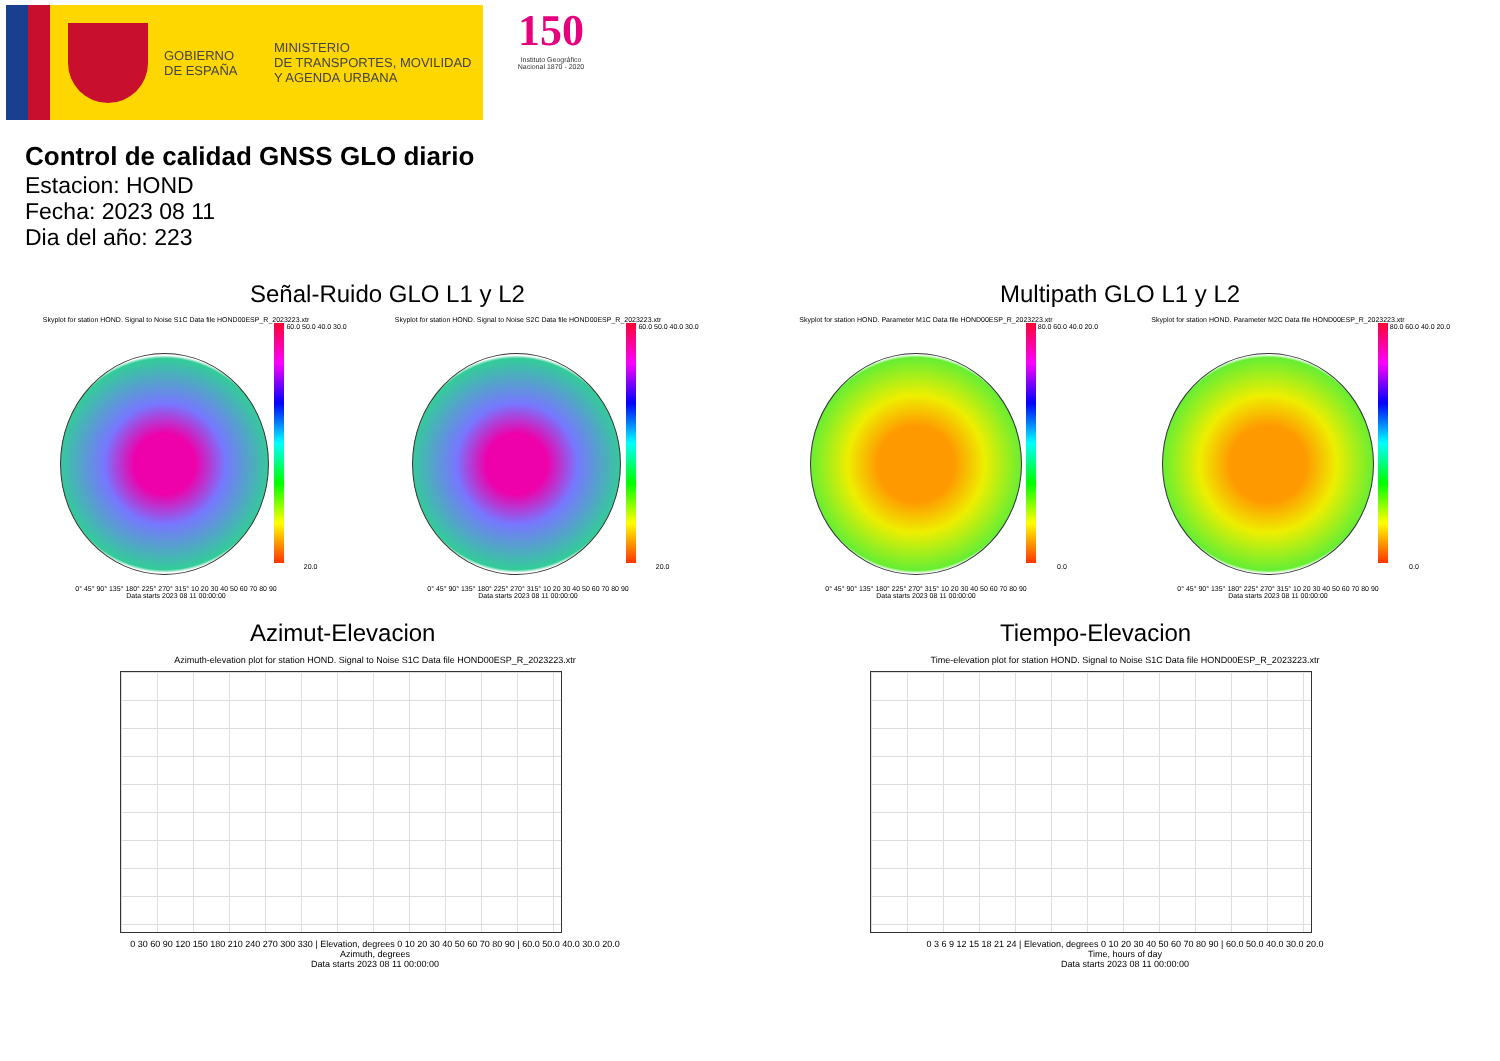GOBIERNO
DE ESPAÑA
MINISTERIO
DE TRANSPORTES, MOVILIDAD
Y AGENDA URBANA
150
Instituto Geográfico Nacional 1870 - 2020
Control de calidad GNSS GLO diario
Estacion: HOND
Fecha: 2023 08 11
Dia del año: 223
Señal-Ruido GLO L1 y L2
Skyplot for station HOND. Signal to Noise S1C Data file HOND00ESP_R_2023223.xtr
60.0 50.0 40.0 30.0 20.0
0° 45° 90° 135° 180° 225° 270° 315° 10 20 30 40 50 60 70 80 90
Data starts 2023 08 11 00:00:00
Skyplot for station HOND. Signal to Noise S2C Data file HOND00ESP_R_2023223.xtr
60.0 50.0 40.0 30.0 20.0
0° 45° 90° 135° 180° 225° 270° 315° 10 20 30 40 50 60 70 80 90
Data starts 2023 08 11 00:00:00
Multipath GLO L1 y L2
Skyplot for station HOND. Parameter M1C Data file HOND00ESP_R_2023223.xtr
80.0 60.0 40.0 20.0 0.0
0° 45° 90° 135° 180° 225° 270° 315° 10 20 30 40 50 60 70 80 90
Data starts 2023 08 11 00:00:00
Skyplot for station HOND. Parameter M2C Data file HOND00ESP_R_2023223.xtr
80.0 60.0 40.0 20.0 0.0
0° 45° 90° 135° 180° 225° 270° 315° 10 20 30 40 50 60 70 80 90
Data starts 2023 08 11 00:00:00
Azimut-Elevacion
Azimuth-elevation plot for station HOND. Signal to Noise S1C Data file HOND00ESP_R_2023223.xtr
0 30 60 90 120 150 180 210 240 270 300 330 | Elevation, degrees 0 10 20 30 40 50 60 70 80 90 | 60.0 50.0 40.0 30.0 20.0
Azimuth, degrees
Data starts 2023 08 11 00:00:00
Tiempo-Elevacion
Time-elevation plot for station HOND. Signal to Noise S1C Data file HOND00ESP_R_2023223.xtr
0 3 6 9 12 15 18 21 24 | Elevation, degrees 0 10 20 30 40 50 60 70 80 90 | 60.0 50.0 40.0 30.0 20.0
Time, hours of day
Data starts 2023 08 11 00:00:00